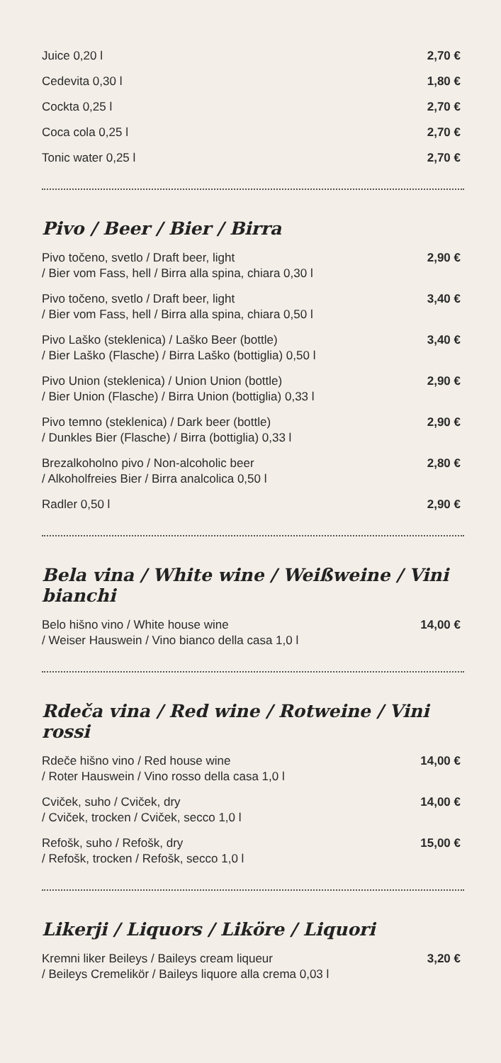Juice 0,20 l 2,70 €
Cedevita 0,30 l 1,80 €
Cockta 0,25 l 2,70 €
Coca cola 0,25 l 2,70 €
Tonic water 0,25 l 2,70 €
Pivo / Beer / Bier / Birra
Pivo točeno, svetlo / Draft beer, light
/ Bier vom Fass, hell / Birra alla spina, chiara 0,30 l 2,90 €
Pivo točeno, svetlo / Draft beer, light
/ Bier vom Fass, hell / Birra alla spina, chiara 0,50 l 3,40 €
Pivo Laško (steklenica) / Laško Beer (bottle)
/ Bier Laško (Flasche) / Birra Laško (bottiglia) 0,50 l 3,40 €
Pivo Union (steklenica) / Union Union (bottle)
/ Bier Union (Flasche) / Birra Union (bottiglia) 0,33 l 2,90 €
Pivo temno (steklenica) / Dark beer (bottle)
/ Dunkles Bier (Flasche) / Birra (bottiglia) 0,33 l 2,90 €
Brezalkoholno pivo / Non-alcoholic beer
/ Alkoholfreies Bier / Birra analcolica 0,50 l 2,80 €
Radler 0,50 l 2,90 €
Bela vina / White wine / Weißweine / Vini bianchi
Belo hišno vino / White house wine
/ Weiser Hauswein / Vino bianco della casa 1,0 l 14,00 €
Rdeča vina / Red wine / Rotweine / Vini rossi
Rdeče hišno vino / Red house wine
/ Roter Hauswein / Vino rosso della casa 1,0 l 14,00 €
Cviček, suho / Cviček, dry
/ Cviček, trocken / Cviček, secco 1,0 l 14,00 €
Refošk, suho / Refošk, dry
/ Refošk, trocken / Refošk, secco 1,0 l 15,00 €
Likerji / Liquors / Liköre / Liquori
Kremni liker Beileys / Baileys cream liqueur
/ Beileys Cremelikör / Baileys liquore alla crema 0,03 l 3,20 €